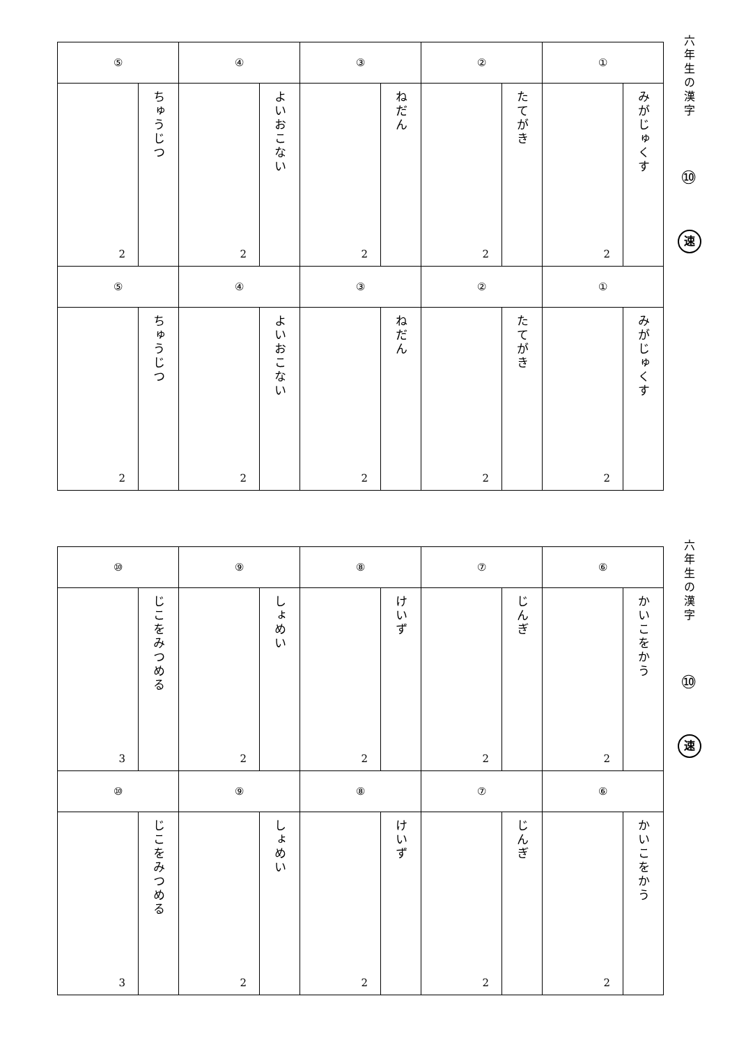| ⑤ | | ④ | | ③ | | ② | | ① | |
| 2 | ちゅうじつ | 2 | よいおこない | 2 | ねだん | 2 | たてがき | 2 | みがじゅくす |
| ⑤ | | ④ | | ③ | | ② | | ① | |
| 2 | ちゅうじつ | 2 | よいおこない | 2 | ねだん | 2 | たてがき | 2 | みがじゅくす |
六年生の漢字
⑩
速
| ⑩ | | ⑨ | | ⑧ | | ⑦ | | ⑥ | |
| 3 | じこをみつめる | 2 | しょめい | 2 | けいず | 2 | じんぎ | 2 | かいこをかう |
| ⑩ | | ⑨ | | ⑧ | | ⑦ | | ⑥ | |
| 3 | じこをみつめる | 2 | しょめい | 2 | けいず | 2 | じんぎ | 2 | かいこをかう |
六年生の漢字
⑩
速